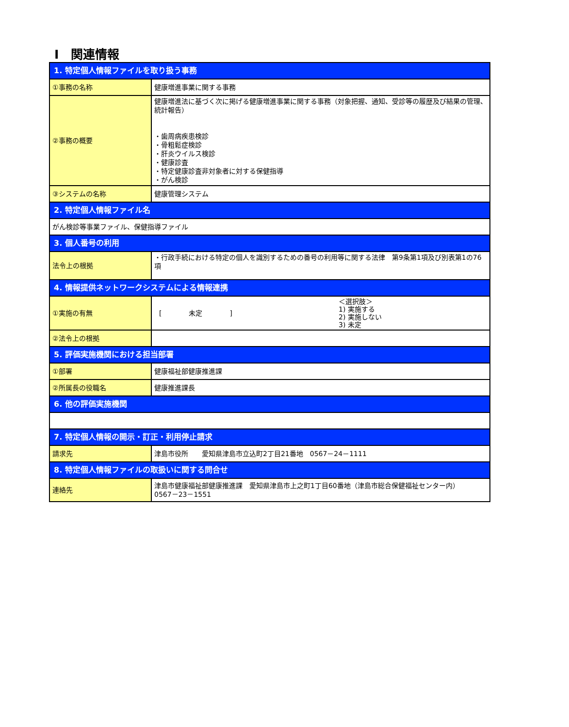Ⅰ　関連情報
| 1. 特定個人情報ファイルを取り扱う事務 | |
| ①事務の名称 | 健康増進事業に関する事務 |
| ②事務の概要 | 健康増進法に基づく次に掲げる健康増進事業に関する事務（対象把握、通知、受診等の履歴及び結果の管理、統計報告） ・歯周病疾患検診 ・骨粗鬆症検診 ・肝炎ウイルス検診 ・健康診査 ・特定健康診査非対象者に対する保健指導 ・がん検診 |
| ③システムの名称 | 健康管理システム |
| 2. 特定個人情報ファイル名 | |
| がん検診等事業ファイル、保健指導ファイル | |
| 3. 個人番号の利用 | |
| 法令上の根拠 | ・行政手続における特定の個人を識別するための番号の利用等に関する法律 第9条第1項及び別表第1の76項 |
| 4. 情報提供ネットワークシステムによる情報連携 | |
| ①実施の有無 | [ 未定 ] ＜選択肢＞ 1) 実施する 2) 実施しない 3) 未定 |
| ②法令上の根拠 | |
| 5. 評価実施機関における担当部署 | |
| ①部署 | 健康福祉部健康推進課 |
| ②所属長の役職名 | 健康推進課長 |
| 6. 他の評価実施機関 | |
| 7. 特定個人情報の開示・訂正・利用停止請求 | |
| 請求先 | 津島市役所 愛知県津島市立込町2丁目21番地 0567－24－1111 |
| 8. 特定個人情報ファイルの取扱いに関する問合せ | |
| 連絡先 | 津島市健康福祉部健康推進課 愛知県津島市上之町1丁目60番地（津島市総合保健福祉センター内） 0567－23－1551 |